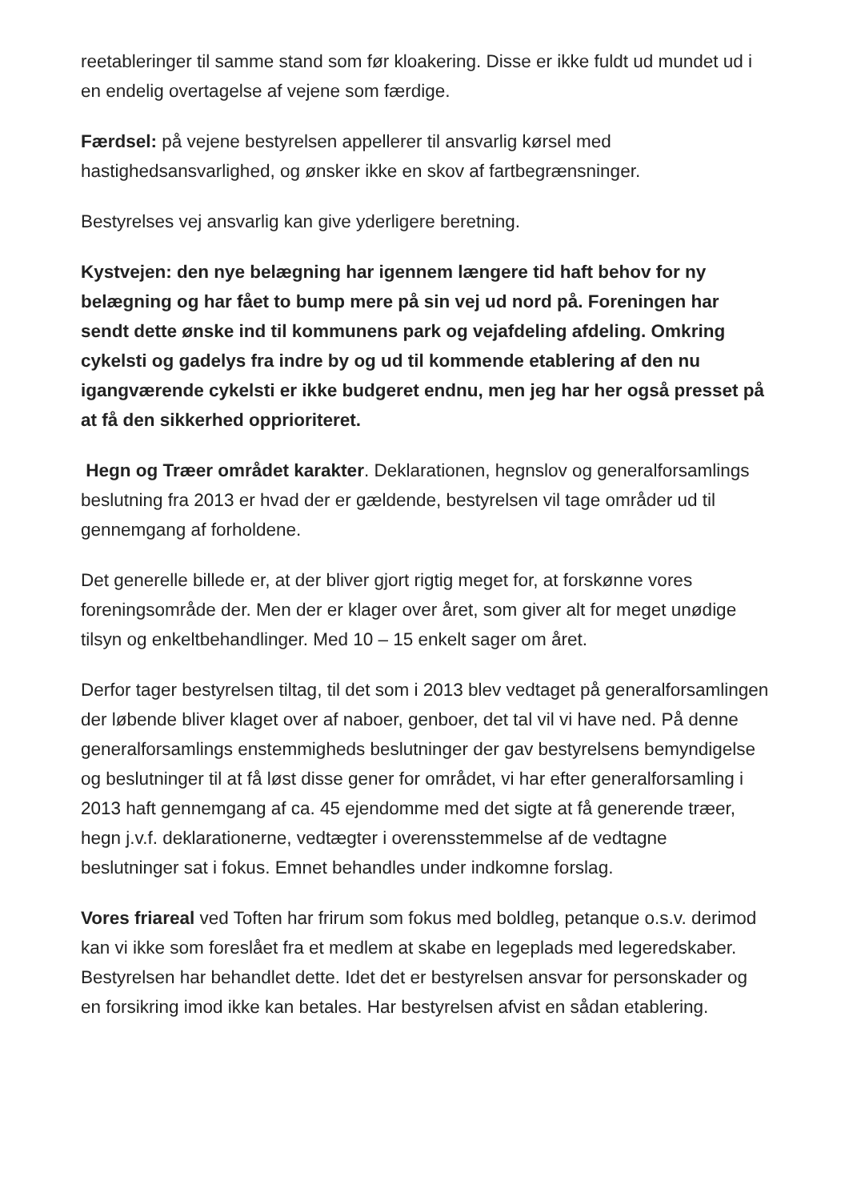reetableringer til samme stand som før kloakering. Disse er ikke fuldt ud mundet ud i en endelig overtagelse af vejene som færdige.
Færdsel: på vejene bestyrelsen appellerer til ansvarlig kørsel med hastighedsansvarlighed, og ønsker ikke en skov af fartbegrænsninger.
Bestyrelses vej ansvarlig kan give yderligere beretning.
Kystvejen: den nye belægning har igennem længere tid haft behov for ny belægning og har fået to bump mere på sin vej ud nord på. Foreningen har sendt dette ønske ind til kommunens park og vejafdeling afdeling. Omkring cykelsti og gadelys fra indre by og ud til kommende etablering af den nu igangværende cykelsti er ikke budgeret endnu, men jeg har her også presset på at få den sikkerhed opprioriteret.
Hegn og Træer området karakter. Deklarationen, hegnslov og generalforsamlings beslutning fra 2013 er hvad der er gældende, bestyrelsen vil tage områder ud til gennemgang af forholdene.
Det generelle billede er, at der bliver gjort rigtig meget for, at forskønne vores foreningsområde der. Men der er klager over året, som giver alt for meget unødige tilsyn og enkeltbehandlinger. Med 10 – 15 enkelt sager om året.
Derfor tager bestyrelsen tiltag, til det som i 2013 blev vedtaget på generalforsamlingen der løbende bliver klaget over af naboer, genboer, det tal vil vi have ned. På denne generalforsamlings enstemmigheds beslutninger der gav bestyrelsens bemyndigelse og beslutninger til at få løst disse gener for området, vi har efter generalforsamling i 2013 haft gennemgang af ca. 45 ejendomme med det sigte at få generende træer, hegn j.v.f. deklarationerne, vedtægter i overensstemmelse af de vedtagne beslutninger sat i fokus. Emnet behandles under indkomne forslag.
Vores friareal ved Toften har frirum som fokus med boldleg, petanque o.s.v. derimod kan vi ikke som foreslået fra et medlem at skabe en legeplads med legeredskaber. Bestyrelsen har behandlet dette. Idet det er bestyrelsen ansvar for personskader og en forsikring imod ikke kan betales. Har bestyrelsen afvist en sådan etablering.